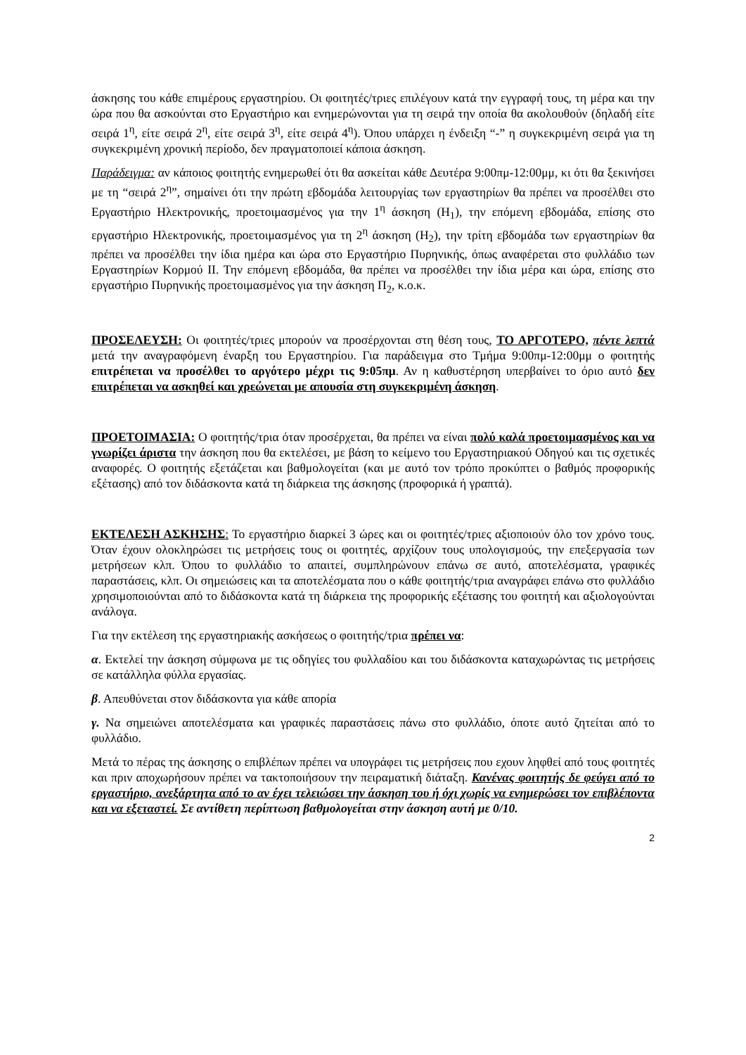άσκησης του κάθε επιμέρους εργαστηρίου. Οι φοιτητές/τριες επιλέγουν κατά την εγγραφή τους, τη μέρα και την ώρα που θα ασκούνται στο Εργαστήριο και ενημερώνονται για τη σειρά την οποία θα ακολουθούν (δηλαδή είτε σειρά 1<sup>η</sup>, είτε σειρά 2<sup>η</sup>, είτε σειρά 3<sup>η</sup>, είτε σειρά 4<sup>η</sup>). Όπου υπάρχει η ένδειξη “-” η συγκεκριμένη σειρά για τη συγκεκριμένη χρονική περίοδο, δεν πραγματοποιεί κάποια άσκηση.
Παράδειγμα: αν κάποιος φοιτητής ενημερωθεί ότι θα ασκείται κάθε Δευτέρα 9:00πμ-12:00μμ, κι ότι θα ξεκινήσει με τη “σειρά 2<sup>η</sup>”, σημαίνει ότι την πρώτη εβδομάδα λειτουργίας των εργαστηρίων θα πρέπει να προσέλθει στο Εργαστήριο Ηλεκτρονικής, προετοιμασμένος για την 1<sup>η</sup> άσκηση (Η<sub>1</sub>), την επόμενη εβδομάδα, επίσης στο εργαστήριο Ηλεκτρονικής, προετοιμασμένος για τη 2<sup>η</sup> άσκηση (Η<sub>2</sub>), την τρίτη εβδομάδα των εργαστηρίων θα πρέπει να προσέλθει την ίδια ημέρα και ώρα στο Εργαστήριο Πυρηνικής, όπως αναφέρεται στο φυλλάδιο των Εργαστηρίων Κορμού ΙΙ. Την επόμενη εβδομάδα, θα πρέπει να προσέλθει την ίδια μέρα και ώρα, επίσης στο εργαστήριο Πυρηνικής προετοιμασμένος για την άσκηση Π<sub>2</sub>, κ.ο.κ.
ΠΡΟΣΕΛΕΥΣΗ: Οι φοιτητές/τριες μπορούν να προσέρχονται στη θέση τους, ΤΟ ΑΡΓΟΤΕΡΟ, πέντε λεπτά μετά την αναγραφόμενη έναρξη του Εργαστηρίου. Για παράδειγμα στο Τμήμα 9:00πμ-12:00μμ ο φοιτητής επιτρέπεται να προσέλθει το αργότερο μέχρι τις 9:05πμ. Αν η καθυστέρηση υπερβαίνει το όριο αυτό δεν επιτρέπεται να ασκηθεί και χρεώνεται με απουσία στη συγκεκριμένη άσκηση.
ΠΡΟΕΤΟΙΜΑΣΙΑ: Ο φοιτητής/τρια όταν προσέρχεται, θα πρέπει να είναι πολύ καλά προετοιμασμένος και να γνωρίζει άριστα την άσκηση που θα εκτελέσει, με βάση το κείμενο του Εργαστηριακού Οδηγού και τις σχετικές αναφορές. Ο φοιτητής εξετάζεται και βαθμολογείται (και με αυτό τον τρόπο προκύπτει ο βαθμός προφορικής εξέτασης) από τον διδάσκοντα κατά τη διάρκεια της άσκησης (προφορικά ή γραπτά).
ΕΚΤΕΛΕΣΗ ΑΣΚΗΣΗΣ: Το εργαστήριο διαρκεί 3 ώρες και οι φοιτητές/τριες αξιοποιούν όλο τον χρόνο τους. Όταν έχουν ολοκληρώσει τις μετρήσεις τους οι φοιτητές, αρχίζουν τους υπολογισμούς, την επεξεργασία των μετρήσεων κλπ. Όπου το φυλλάδιο το απαιτεί, συμπληρώνουν επάνω σε αυτό, αποτελέσματα, γραφικές παραστάσεις, κλπ. Οι σημειώσεις και τα αποτελέσματα που ο κάθε φοιτητής/τρια αναγράφει επάνω στο φυλλάδιο χρησιμοποιούνται από το διδάσκοντα κατά τη διάρκεια της προφορικής εξέτασης του φοιτητή και αξιολογούνται ανάλογα.
Για την εκτέλεση της εργαστηριακής ασκήσεως ο φοιτητής/τρια πρέπει να:
α. Εκτελεί την άσκηση σύμφωνα με τις οδηγίες του φυλλαδίου και του διδάσκοντα καταχωρώντας τις μετρήσεις σε κατάλληλα φύλλα εργασίας.
β. Απευθύνεται στον διδάσκοντα για κάθε απορία
γ. Να σημειώνει αποτελέσματα και γραφικές παραστάσεις πάνω στο φυλλάδιο, όποτε αυτό ζητείται από το φυλλάδιο.
Μετά το πέρας της άσκησης ο επιβλέπων πρέπει να υπογράφει τις μετρήσεις που εχουν ληφθεί από τους φοιτητές και πριν αποχωρήσουν πρέπει να τακτοποιήσουν την πειραματική διάταξη. Κανένας φοιτητής δε φεύγει από το εργαστήριο, ανεξάρτητα από το αν έχει τελειώσει την άσκηση του ή όχι χωρίς να ενημερώσει τον επιβλέποντα και να εξεταστεί. Σε αντίθετη περίπτωση βαθμολογείται στην άσκηση αυτή με 0/10.
2